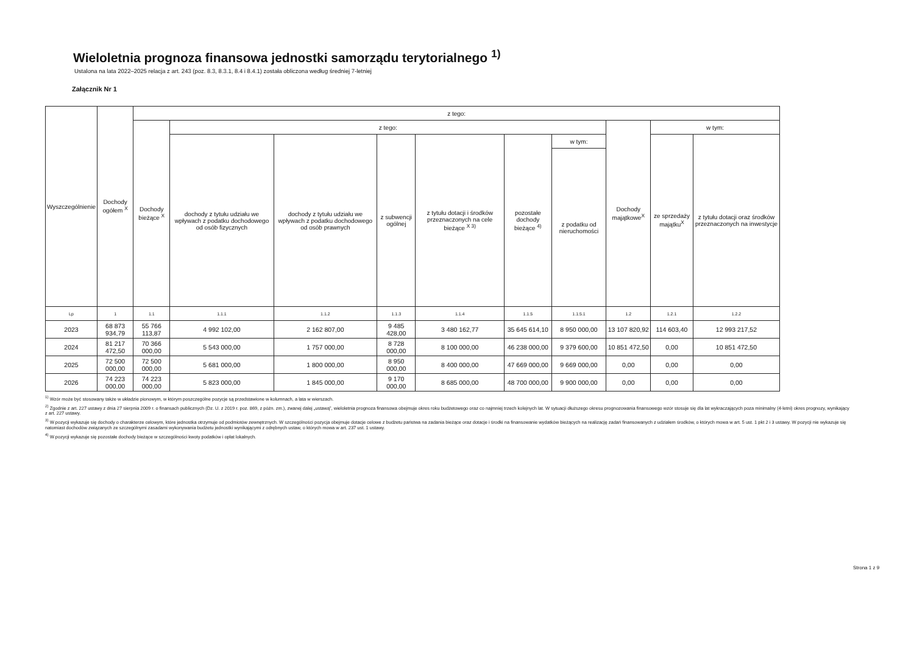Wieloletnia prognoza finansowa jednostki samorządu terytorialnego <sup>1)</sup>
Ustalona na lata 2022–2025 relacja z art. 243 (poz. 8.3, 8.3.1, 8.4 i 8.4.1) została obliczona według średniej 7-letniej
Załącznik Nr 1
| Wyszczególnienie | Dochody ogółem <sup>X</sup> | z tego: | | | | | | | | | |
| --- | --- | --- | --- | --- | --- | --- | --- | --- | --- | --- | --- |
| | | Dochody bieżące <sup>X</sup> | z tego: | | | | | | Dochody majątkowe<sup>X</sup> | w tym: | |
| | | | dochody z tytułu udziału we wpływach z podatku dochodowego od osób fizycznych | dochody z tytułu udziału we wpływach z podatku dochodowego od osób prawnych | z subwencji ogólnej | z tytułu dotacji i środków przeznaczonych na cele bieżące <sup>X 3)</sup> | pozostałe dochody bieżące <sup>4)</sup> | w tym: | | ze sprzedaży majątku<sup>X</sup> | z tytułu dotacji oraz środków przeznaczonych na inwestycje |
| | | | | | | | | z podatku od nieruchomości | | | |
| Lp | 1 | 1.1 | 1.1.1 | 1.1.2 | 1.1.3 | 1.1.4 | 1.1.5 | 1.1.5.1 | 1.2 | 1.2.1 | 1.2.2 |
| 2023 | 68 873 934,79 | 55 766 113,87 | 4 992 102,00 | 2 162 807,00 | 9 485 428,00 | 3 480 162,77 | 35 645 614,10 | 8 950 000,00 | 13 107 820,92 | 114 603,40 | 12 993 217,52 |
| 2024 | 81 217 472,50 | 70 366 000,00 | 5 543 000,00 | 1 757 000,00 | 8 728 000,00 | 8 100 000,00 | 46 238 000,00 | 9 379 600,00 | 10 851 472,50 | 0,00 | 10 851 472,50 |
| 2025 | 72 500 000,00 | 72 500 000,00 | 5 681 000,00 | 1 800 000,00 | 8 950 000,00 | 8 400 000,00 | 47 669 000,00 | 9 669 000,00 | 0,00 | 0,00 | 0,00 |
| 2026 | 74 223 000,00 | 74 223 000,00 | 5 823 000,00 | 1 845 000,00 | 9 170 000,00 | 8 685 000,00 | 48 700 000,00 | 9 900 000,00 | 0,00 | 0,00 | 0,00 |
<sup>1)</sup> Wzór może być stosowany także w układzie pionowym, w którym poszczególne pozycje są przedstawione w kolumnach, a lata w wierszach.
<sup>2)</sup> Zgodnie z art. 227 ustawy z dnia 27 sierpnia 2009 r. o finansach publicznych (Dz. U. z 2019 r. poz. 869, z późn. zm.), zwanej dalej „ustawą”, wieloletnia prognoza finansowa obejmuje okres roku budżetowego oraz co najmniej trzech kolejnych lat. W sytuacji dłuższego okresu prognozowania finansowego wzór stosuje się dla lat wykraczających poza minimalny (4-letni) okres prognozy, wynikający z art. 227 ustawy.
<sup>3)</sup> W pozycji wykazuje się dochody o charakterze celowym, które jednostka otrzymuje od podmiotów zewnętrznych. W szczególności pozycja obejmuje dotacje celowe z budżetu państwa na zadania bieżące oraz dotacje i środki na finansowanie wydatków bieżących na realizację zadań finansowanych z udziałem środków, o których mowa w art. 5 ust. 1 pkt 2 i 3 ustawy. W pozycji nie wykazuje się natomiast dochodów związanych ze szczególnymi zasadami wykonywania budżetu jednostki wynikającymi z odrębnych ustaw, o których mowa w art. 237 ust. 1 ustawy.
<sup>4)</sup> W pozycji wykazuje się pozostałe dochody bieżące w szczególności kwoty podatków i opłat lokalnych.
Strona 1 z 9